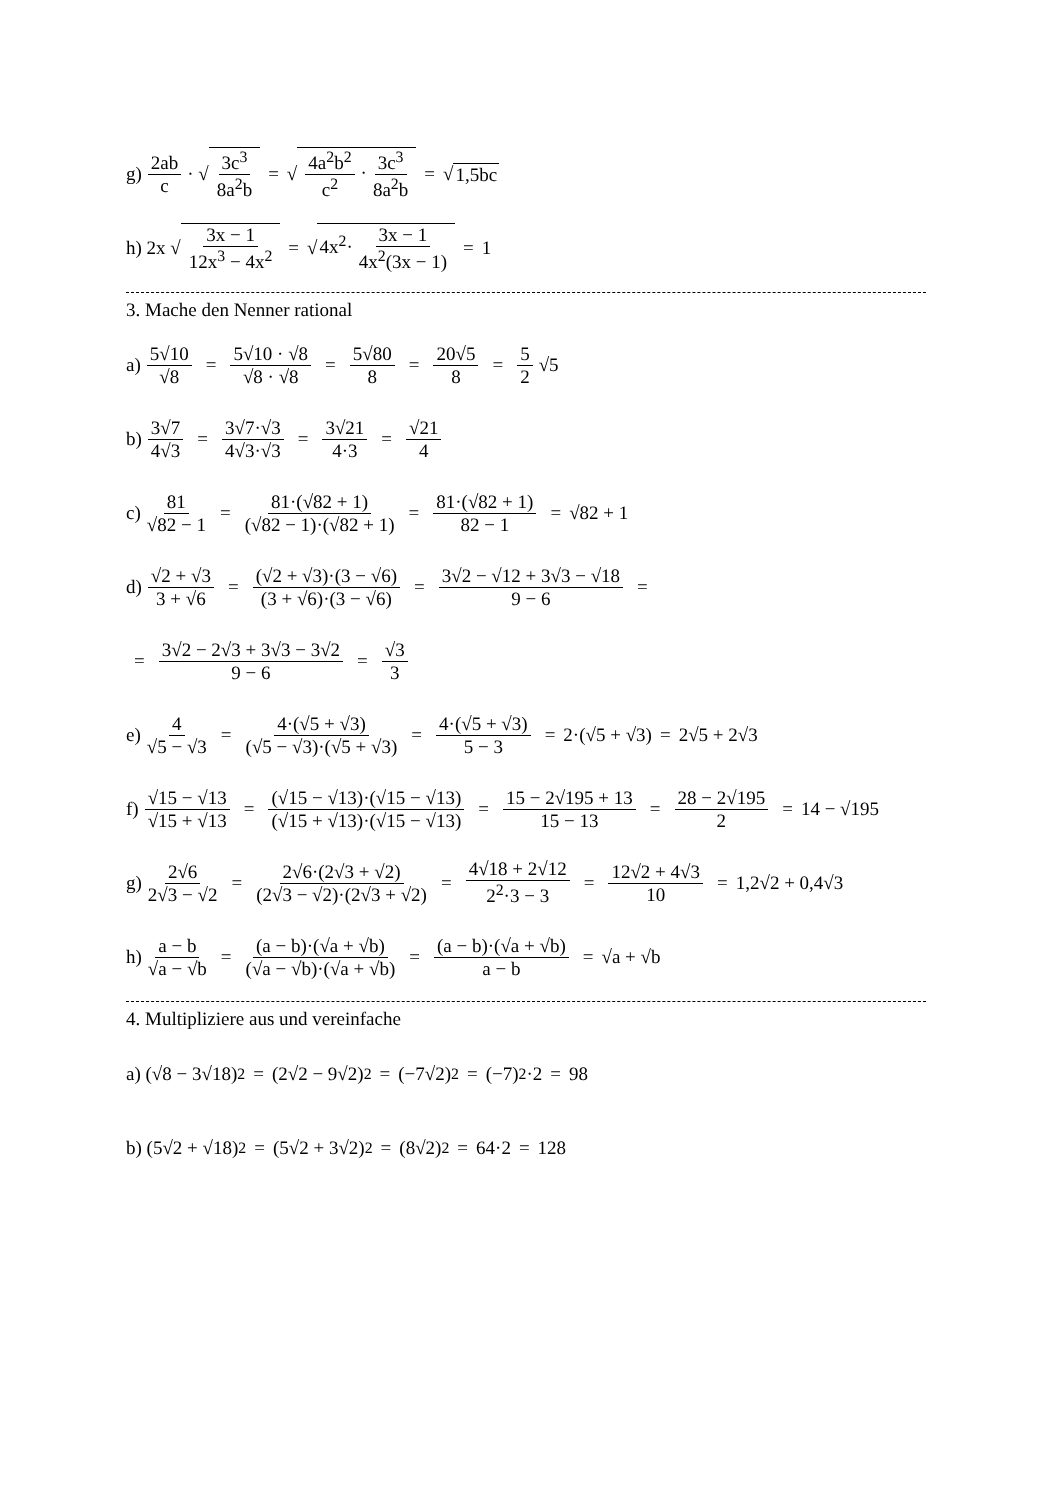g) 2ab c · √ 3c<sup>3</sup> 8a<sup>2</sup>b = √ 4a<sup>2</sup>b<sup>2</sup> c<sup>2</sup> · 3c<sup>3</sup> 8a<sup>2</sup>b = √ 1,5bc
h) 2x √ 3x − 1 12x<sup>3</sup> − 4x<sup>2</sup> = √ 4x<sup>2</sup>· 3x − 1 4x<sup>2</sup>(3x − 1) = 1
3. Mache den Nenner rational
a) 5√10 √8 = 5√10 · √8 √8 · √8 = 5√80 8 = 20√5 8 = 5 2 √5
b) 3√7 4√3 = 3√7·√3 4√3·√3 = 3√21 4·3 = √21 4
c) 81 √82 − 1 = 81·(√82 + 1) (√82 − 1)·(√82 + 1) = 81·(√82 + 1) 82 − 1 = √82 + 1
d) √2 + √3 3 + √6 = (√2 + √3)·(3 − √6) (3 + √6)·(3 − √6) = 3√2 − √12 + 3√3 − √18 9 − 6 =
= 3√2 − 2√3 + 3√3 − 3√2 9 − 6 = √3 3
e) 4 √5 − √3 = 4·(√5 + √3) (√5 − √3)·(√5 + √3) = 4·(√5 + √3) 5 − 3 = 2·(√5 + √3) = 2√5 + 2√3
f) √15 − √13 √15 + √13 = (√15 − √13)·(√15 − √13) (√15 + √13)·(√15 − √13) = 15 − 2√195 + 13 15 − 13 = 28 − 2√195 2 = 14 − √195
g) 2√6 2√3 − √2 = 2√6·(2√3 + √2) (2√3 − √2)·(2√3 + √2) = 4√18 + 2√12 2<sup>2</sup>·3 − 3 = 12√2 + 4√3 10 = 1,2√2 + 0,4√3
h) a − b √a − √b = (a − b)·(√a + √b) (√a − √b)·(√a + √b) = (a − b)·(√a + √b) a − b = √a + √b
4. Multipliziere aus und vereinfache
a) (√8 − 3√18)<sup>2</sup> = (2√2 − 9√2)<sup>2</sup> = (−7√2)<sup>2</sup> = (−7)<sup>2</sup>·2 = 98
b) (5√2 + √18)<sup>2</sup> = (5√2 + 3√2)<sup>2</sup> = (8√2)<sup>2</sup> = 64·2 = 128